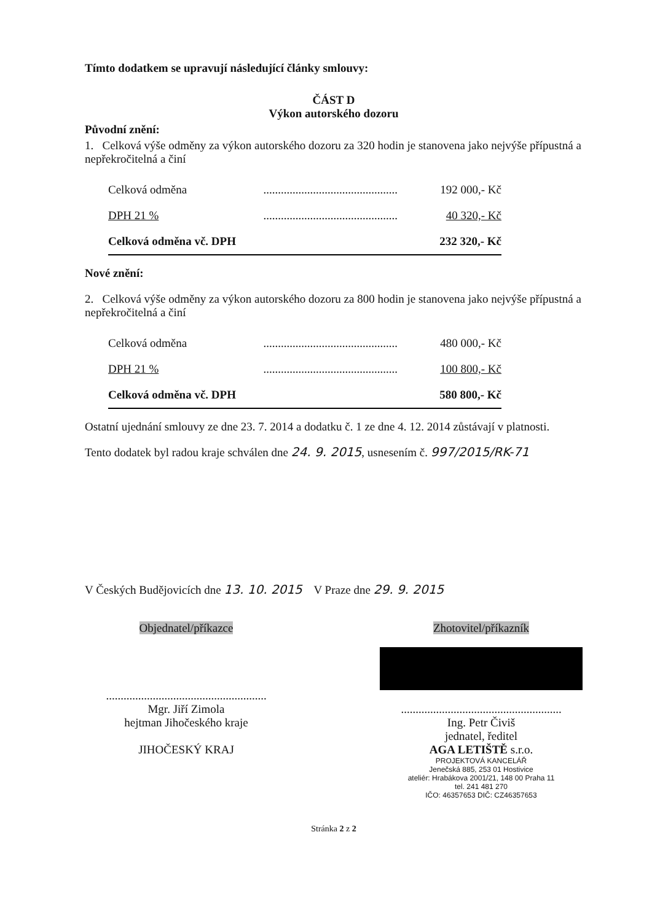Tímto dodatkem se upravují následující články smlouvy:
ČÁST D
Výkon autorského dozoru
Původní znění:
1. Celková výše odměny za výkon autorského dozoru za 320 hodin je stanovena jako nejvýše přípustná a nepřekročitelná a činí
| Celková odměna | .............................................. | 192 000,- Kč |
| DPH 21 % | .............................................. | 40 320,- Kč |
| Celková odměna vč. DPH | | 232 320,- Kč |
Nové znění:
2. Celková výše odměny za výkon autorského dozoru za 800 hodin je stanovena jako nejvýše přípustná a nepřekročitelná a činí
| Celková odměna | .............................................. | 480 000,- Kč |
| DPH 21 % | .............................................. | 100 800,- Kč |
| Celková odměna vč. DPH | | 580 800,- Kč |
Ostatní ujednání smlouvy ze dne 23. 7. 2014 a dodatku č. 1 ze dne 4. 12. 2014 zůstávají v platnosti.
Tento dodatek byl radou kraje schválen dne 24. 9. 2015, usnesením č. 997/2015/RK-71
V Českých Budějovicích dne 13. 10. 2015 V Praze dne 29. 9. 2015
Objednatel/příkazce
.......................................................
Mgr. Jiří Zimola
hejtman Jihočeského kraje
JIHOČESKÝ KRAJ
Zhotovitel/příkazník
.......................................................
Ing. Petr Čiviš
jednatel, ředitel
AGA LETIŠTĚ s.r.o.
PROJEKTOVÁ KANCELÁŘ
Jenečská 885, 253 01 Hostivice
ateliér: Hrabákova 2001/21, 148 00 Praha 11
tel. 241 481 270
IČO: 46357653 DIČ: CZ46357653
Stránka 2 z 2